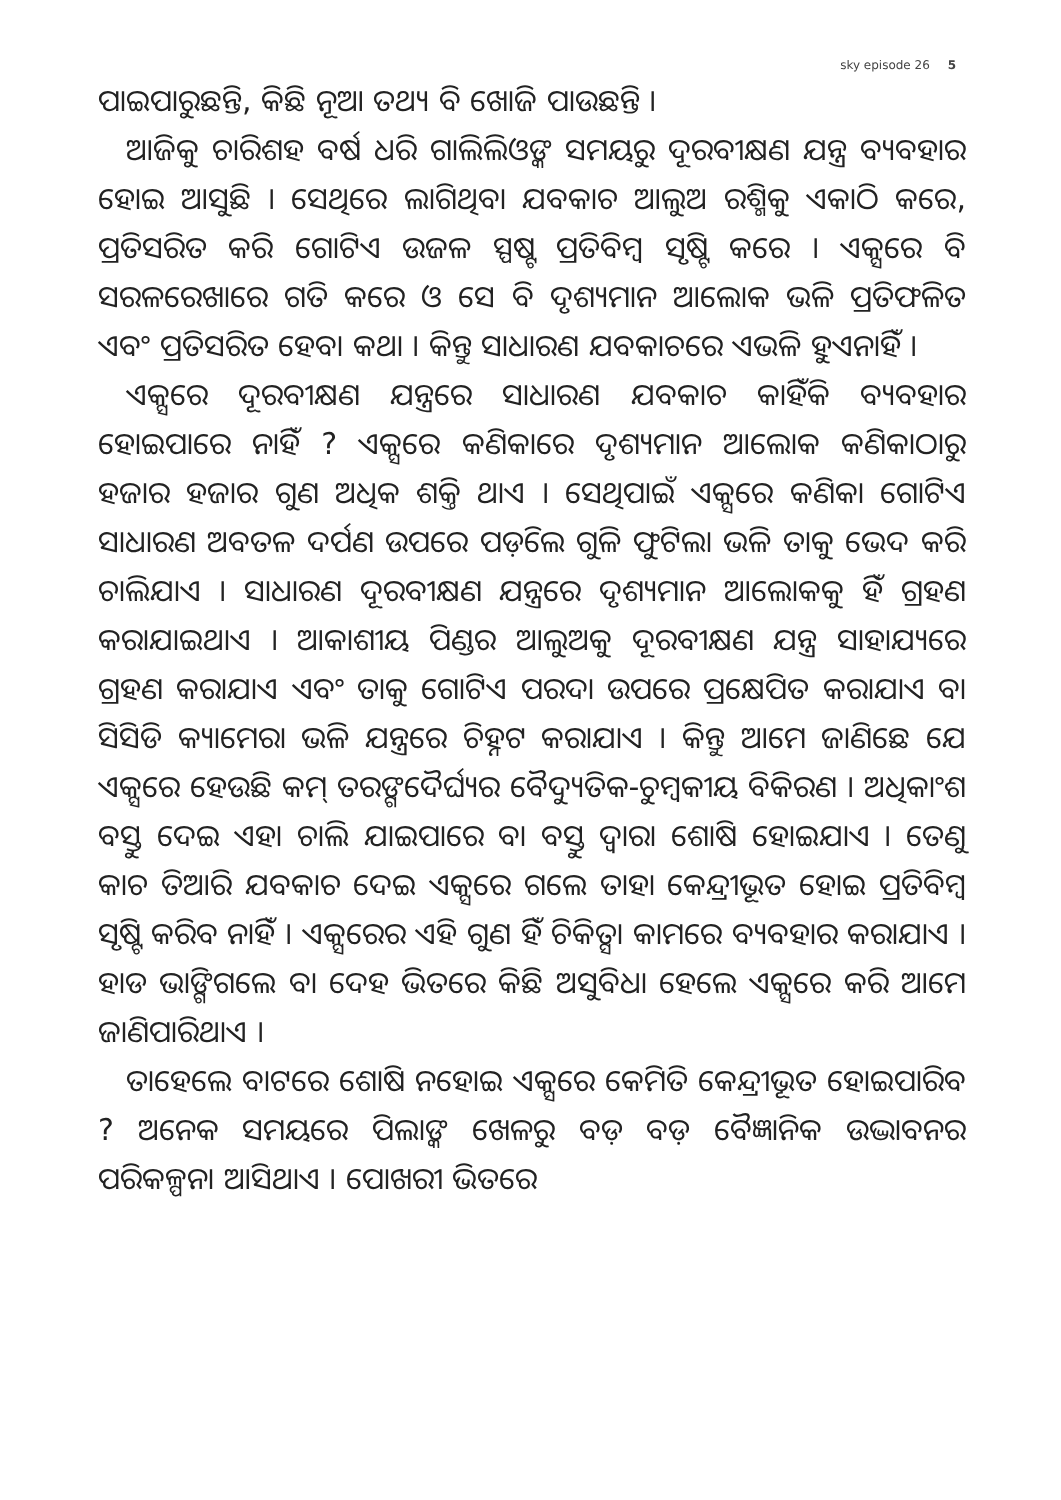sky episode 26 5
ପାଇପାରୁଛନ୍ତି, କିଛି ନୂଆ ତଥ୍ୟ ବି ଖୋଜି ପାଉଛନ୍ତି ।
ଆଜିକୁ ଚାରିଶହ ବର୍ଷ ଧରି ଗାଲିଲିଓଙ୍କ ସମୟରୁ ଦୂରବୀକ୍ଷଣ ଯନ୍ତ୍ର ବ୍ୟବହାର ହୋଇ ଆସୁଛି । ସେଥିରେ ଲାଗିଥିବା ଯବକାଚ ଆଲୁଅ ରଶ୍ମିକୁ ଏକାଠି କରେ, ପ୍ରତିସରିତ କରି ଗୋଟିଏ ଉଜଳ ସ୍ପଷ୍ଟ ପ୍ରତିବିମ୍ବ ସୃଷ୍ଟି କରେ । ଏକ୍ସରେ ବି ସରଳରେଖାରେ ଗତି କରେ ଓ ସେ ବି ଦୃଶ୍ୟମାନ ଆଲୋକ ଭଳି ପ୍ରତିଫଳିତ ଏବଂ ପ୍ରତିସରିତ ହେବା କଥା । କିନ୍ତୁ ସାଧାରଣ ଯବକାଚରେ ଏଭଳି ହୁଏନାହିଁ ।
ଏକ୍ସରେ ଦୂରବୀକ୍ଷଣ ଯନ୍ତ୍ରରେ ସାଧାରଣ ଯବକାଚ କାହିଁକି ବ୍ୟବହାର ହୋଇପାରେ ନାହିଁ ? ଏକ୍ସରେ କଣିକାରେ ଦୃଶ୍ୟମାନ ଆଲୋକ କଣିକାଠାରୁ ହଜାର ହଜାର ଗୁଣ ଅଧିକ ଶକ୍ତି ଥାଏ । ସେଥିପାଇଁ ଏକ୍ସରେ କଣିକା ଗୋଟିଏ ସାଧାରଣ ଅବତଳ ଦର୍ପଣ ଉପରେ ପଡ଼ିଲେ ଗୁଳି ଫୁଟିଲା ଭଳି ତାକୁ ଭେଦ କରି ଚାଲିଯାଏ । ସାଧାରଣ ଦୂରବୀକ୍ଷଣ ଯନ୍ତ୍ରରେ ଦୃଶ୍ୟମାନ ଆଲୋକକୁ ହିଁ ଗ୍ରହଣ କରାଯାଇଥାଏ । ଆକାଶୀୟ ପିଣ୍ଡର ଆଲୁଅକୁ ଦୂରବୀକ୍ଷଣ ଯନ୍ତ୍ର ସାହାଯ୍ୟରେ ଗ୍ରହଣ କରାଯାଏ ଏବଂ ତାକୁ ଗୋଟିଏ ପରଦା ଉପରେ ପ୍ରକ୍ଷେପିତ କରାଯାଏ ବା ସିସିଡି କ୍ୟାମେରା ଭଳି ଯନ୍ତ୍ରରେ ଚିହ୍ନଟ କରାଯାଏ । କିନ୍ତୁ ଆମେ ଜାଣିଛେ ଯେ ଏକ୍ସରେ ହେଉଛି କମ୍ ତରଙ୍ଗଦୈର୍ଘ୍ୟର ବୈଦ୍ୟୁତିକ-ଚୁମ୍ବକୀୟ ବିକିରଣ । ଅଧିକାଂଶ ବସ୍ତୁ ଦେଇ ଏହା ଚାଲି ଯାଇପାରେ ବା ବସ୍ତୁ ଦ୍ୱାରା ଶୋଷି ହୋଇଯାଏ । ତେଣୁ କାଚ ତିଆରି ଯବକାଚ ଦେଇ ଏକ୍ସରେ ଗଲେ ତାହା କେନ୍ଦ୍ରୀଭୂତ ହୋଇ ପ୍ରତିବିମ୍ବ ସୃଷ୍ଟି କରିବ ନାହିଁ । ଏକ୍ସରେର ଏହି ଗୁଣ ହିଁ ଚିକିତ୍ସା କାମରେ ବ୍ୟବହାର କରାଯାଏ । ହାଡ ଭାଙ୍ଗିଗଲେ ବା ଦେହ ଭିତରେ କିଛି ଅସୁବିଧା ହେଲେ ଏକ୍ସରେ କରି ଆମେ ଜାଣିପାରିଥାଏ ।
ତାହେଲେ ବାଟରେ ଶୋଷି ନହୋଇ ଏକ୍ସରେ କେମିତି କେନ୍ଦ୍ରୀଭୂତ ହୋଇପାରିବ ? ଅନେକ ସମୟରେ ପିଲାଙ୍କ ଖେଳରୁ ବଡ଼ ବଡ଼ ବୈଜ୍ଞାନିକ ଉଦ୍ଭାବନର ପରିକଳ୍ପନା ଆସିଥାଏ । ପୋଖରୀ ଭିତରେ